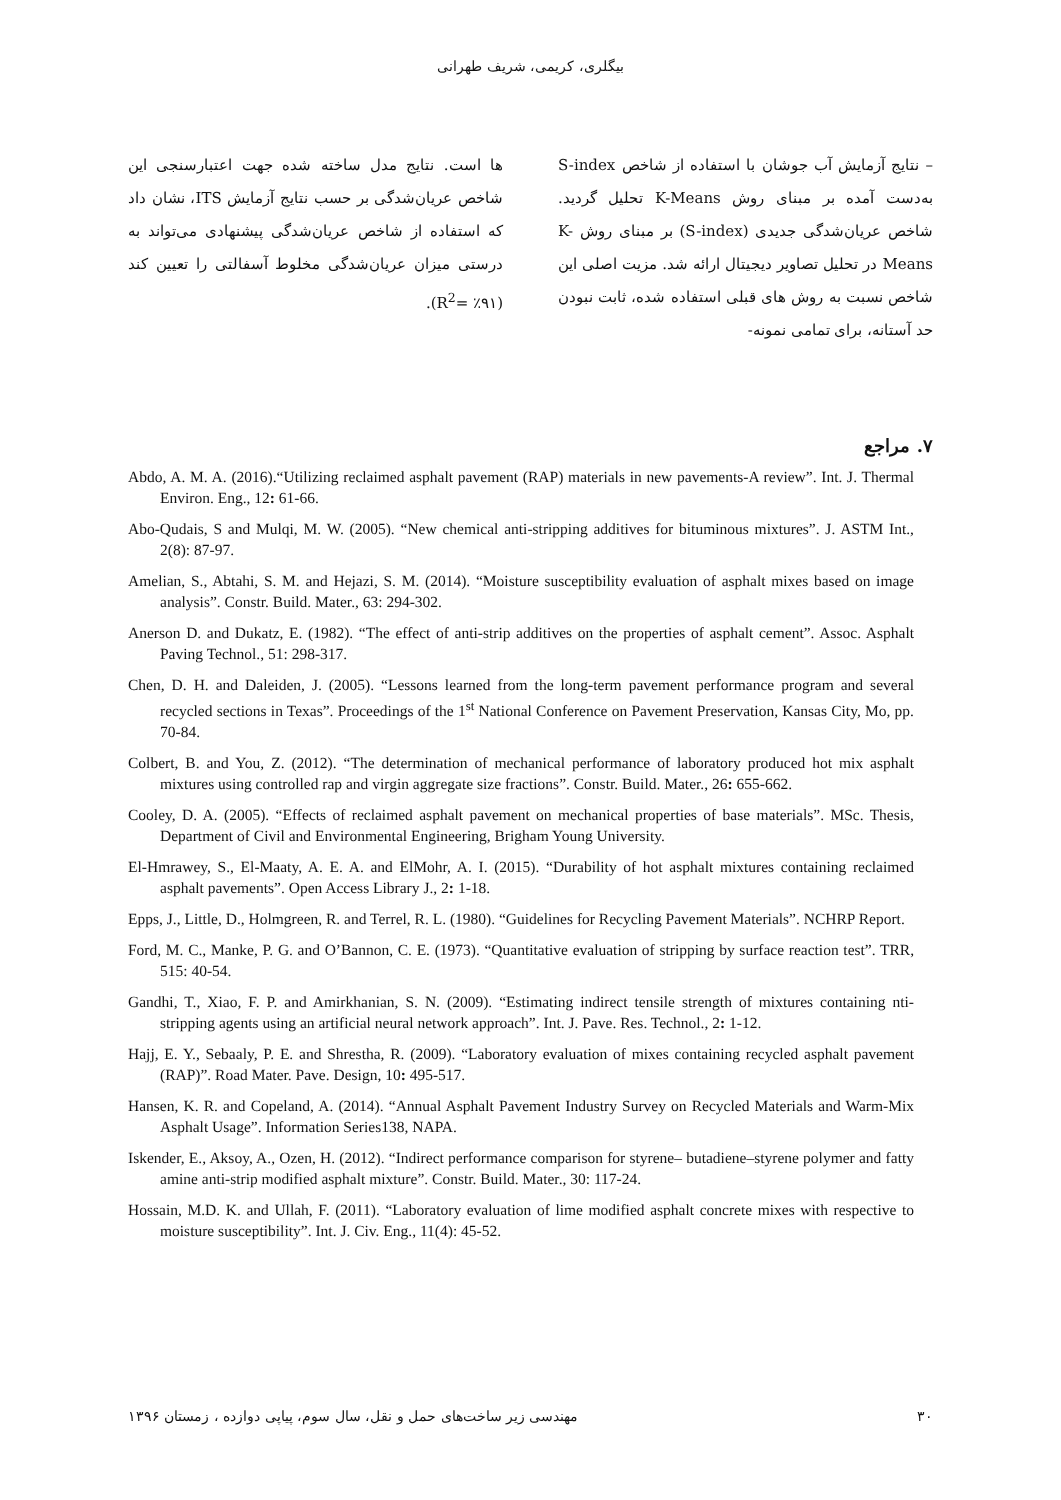بیگلری، کریمی، شریف طهرانی
– نتایج آزمایش آب جوشان با استفاده از شاخص S-index به‌دست آمده بر مبنای روش K-Means تحلیل گردید. شاخص عریان‌شدگی جدیدی (S-index) بر مبنای روش K-Means در تحلیل تصاویر دیجیتال ارائه شد. مزیت اصلی این شاخص نسبت به روش های قبلی استفاده شده، ثابت نبودن حد آستانه، برای تمامی نمونه-
ها است. نتایج مدل ساخته شده جهت اعتبارسنجی این شاخص عریان‌شدگی بر حسب نتایج آزمایش ITS، نشان داد که استفاده از شاخص عریان‌شدگی پیشنهادی می‌تواند به درستی میزان عریان‌شدگی مخلوط آسفالتی را تعیین کند (R<sup>2</sup>= ٪۹۱).
۷. مراجع
Abdo, A. M. A. (2016).“Utilizing reclaimed asphalt pavement (RAP) materials in new pavements-A review”. Int. J. Thermal Environ. Eng., 12: 61-66.
Abo-Qudais, S and Mulqi, M. W. (2005). “New chemical anti-stripping additives for bituminous mixtures”. J. ASTM Int., 2(8): 87-97.
Amelian, S., Abtahi, S. M. and Hejazi, S. M. (2014). “Moisture susceptibility evaluation of asphalt mixes based on image analysis”. Constr. Build. Mater., 63: 294-302.
Anerson D. and Dukatz, E. (1982). “The effect of anti-strip additives on the properties of asphalt cement”. Assoc. Asphalt Paving Technol., 51: 298-317.
Chen, D. H. and Daleiden, J. (2005). “Lessons learned from the long-term pavement performance program and several recycled sections in Texas”. Proceedings of the 1<sup>st</sup> National Conference on Pavement Preservation, Kansas City, Mo, pp. 70-84.
Colbert, B. and You, Z. (2012). “The determination of mechanical performance of laboratory produced hot mix asphalt mixtures using controlled rap and virgin aggregate size fractions”. Constr. Build. Mater., 26: 655-662.
Cooley, D. A. (2005). “Effects of reclaimed asphalt pavement on mechanical properties of base materials”. MSc. Thesis, Department of Civil and Environmental Engineering, Brigham Young University.
El-Hmrawey, S., El-Maaty, A. E. A. and ElMohr, A. I. (2015). “Durability of hot asphalt mixtures containing reclaimed asphalt pavements”. Open Access Library J., 2: 1-18.
Epps, J., Little, D., Holmgreen, R. and Terrel, R. L. (1980). “Guidelines for Recycling Pavement Materials”. NCHRP Report.
Ford, M. C., Manke, P. G. and O’Bannon, C. E. (1973). “Quantitative evaluation of stripping by surface reaction test”. TRR, 515: 40-54.
Gandhi, T., Xiao, F. P. and Amirkhanian, S. N. (2009). “Estimating indirect tensile strength of mixtures containing nti-stripping agents using an artificial neural network approach”. Int. J. Pave. Res. Technol., 2: 1-12.
Hajj, E. Y., Sebaaly, P. E. and Shrestha, R. (2009). “Laboratory evaluation of mixes containing recycled asphalt pavement (RAP)”. Road Mater. Pave. Design, 10: 495-517.
Hansen, K. R. and Copeland, A. (2014). “Annual Asphalt Pavement Industry Survey on Recycled Materials and Warm-Mix Asphalt Usage”. Information Series138, NAPA.
Iskender, E., Aksoy, A., Ozen, H. (2012). “Indirect performance comparison for styrene– butadiene–styrene polymer and fatty amine anti-strip modified asphalt mixture”. Constr. Build. Mater., 30: 117-24.
Hossain, M.D. K. and Ullah, F. (2011). “Laboratory evaluation of lime modified asphalt concrete mixes with respective to moisture susceptibility”. Int. J. Civ. Eng., 11(4): 45-52.
۳۰ مهندسی زیر ساخت‌های حمل و نقل، سال سوم، پیاپی دوازده ، زمستان ۱۳۹۶